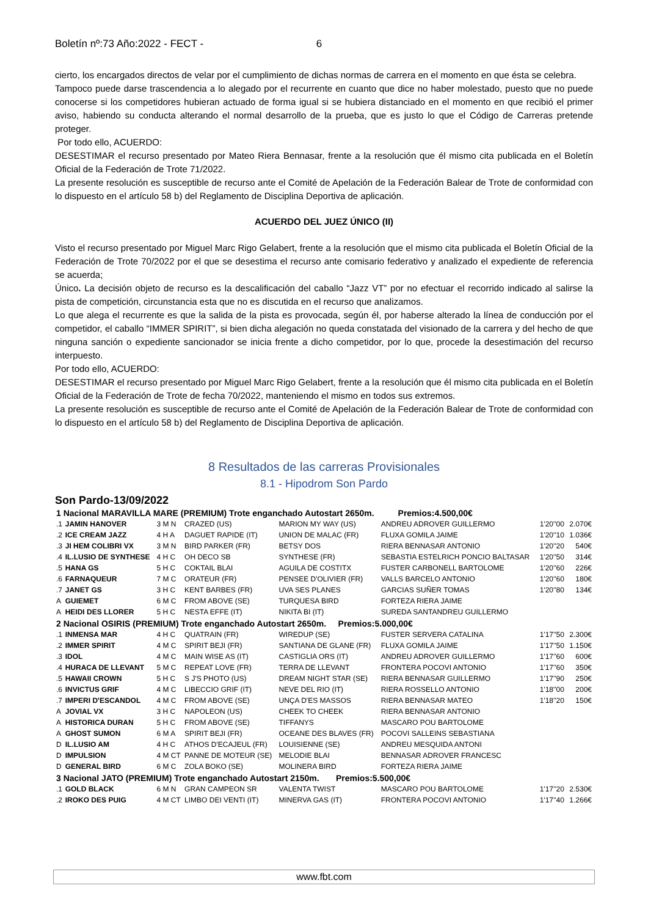Boletín nº:73 Año:2022 - FECT - 6
cierto, los encargados directos de velar por el cumplimiento de dichas normas de carrera en el momento en que ésta se celebra.
Tampoco puede darse trascendencia a lo alegado por el recurrente en cuanto que dice no haber molestado, puesto que no puede conocerse si los competidores hubieran actuado de forma igual si se hubiera distanciado en el momento en que recibió el primer aviso, habiendo su conducta alterando el normal desarrollo de la prueba, que es justo lo que el Código de Carreras pretende proteger.
Por todo ello, ACUERDO:
DESESTIMAR el recurso presentado por Mateo Riera Bennasar, frente a la resolución que él mismo cita publicada en el Boletín Oficial de la Federación de Trote 71/2022.
La presente resolución es susceptible de recurso ante el Comité de Apelación de la Federación Balear de Trote de conformidad con lo dispuesto en el artículo 58 b) del Reglamento de Disciplina Deportiva de aplicación.
ACUERDO DEL JUEZ ÚNICO (II)
Visto el recurso presentado por Miguel Marc Rigo Gelabert, frente a la resolución que el mismo cita publicada el Boletín Oficial de la Federación de Trote 70/2022 por el que se desestima el recurso ante comisario federativo y analizado el expediente de referencia se acuerda;
Único. La decisión objeto de recurso es la descalificación del caballo “Jazz VT” por no efectuar el recorrido indicado al salirse la pista de competición, circunstancia esta que no es discutida en el recurso que analizamos.
Lo que alega el recurrente es que la salida de la pista es provocada, según él, por haberse alterado la línea de conducción por el competidor, el caballo “IMMER SPIRIT”, si bien dicha alegación no queda constatada del visionado de la carrera y del hecho de que ninguna sanción o expediente sancionador se inicia frente a dicho competidor, por lo que, procede la desestimación del recurso interpuesto.
Por todo ello, ACUERDO:
DESESTIMAR el recurso presentado por Miguel Marc Rigo Gelabert, frente a la resolución que él mismo cita publicada en el Boletín Oficial de la Federación de Trote de fecha 70/2022, manteniendo el mismo en todos sus extremos.
La presente resolución es susceptible de recurso ante el Comité de Apelación de la Federación Balear de Trote de conformidad con lo dispuesto en el artículo 58 b) del Reglamento de Disciplina Deportiva de aplicación.
8 Resultados de las carreras Provisionales
8.1 - Hipodrom Son Pardo
Son Pardo-13/09/2022
| 1 Nacional MARAVILLA MARE (PREMIUM) Trote enganchado Autostart 2650m. Premios:4.500,00€ | | | | | | | |
| .1 | JAMIN HANOVER | 3 M N | CRAZED (US) | MARION MY WAY (US) | ANDREU ADROVER GUILLERMO | 1'20''00 | 2.070€ |
| .2 | ICE CREAM JAZZ | 4 H A | DAGUET RAPIDE (IT) | UNION DE MALAC (FR) | FLUXA GOMILA JAIME | 1'20''10 | 1.036€ |
| .3 | JI HEM COLIBRI VX | 3 M N | BIRD PARKER (FR) | BETSY DOS | RIERA BENNASAR ANTONIO | 1'20''20 | 540€ |
| .4 | IL.LUSIO DE SYNTHESE | 4 H C | OH DECO SB | SYNTHESE (FR) | SEBASTIA ESTELRICH PONCIO BALTASAR | 1'20''50 | 314€ |
| .5 | HANA GS | 5 H C | COKTAIL BLAI | AGUILA DE COSTITX | FUSTER CARBONELL BARTOLOME | 1'20''60 | 226€ |
| .6 | FARNAQUEUR | 7 M C | ORATEUR (FR) | PENSEE D'OLIVIER (FR) | VALLS BARCELO ANTONIO | 1'20''60 | 180€ |
| .7 | JANET GS | 3 H C | KENT BARBES (FR) | UVA SES PLANES | GARCIAS SUÑER TOMAS | 1'20''80 | 134€ |
| A | GUIEMET | 6 M C | FROM ABOVE (SE) | TURQUESA BIRD | FORTEZA RIERA JAIME | | |
| A | HEIDI DES LLORER | 5 H C | NESTA EFFE (IT) | NIKITA BI (IT) | SUREDA SANTANDREU GUILLERMO | | |
| 2 Nacional OSIRIS (PREMIUM) Trote enganchado Autostart 2650m. Premios:5.000,00€ | | | | | | | |
| .1 | INMENSA MAR | 4 H C | QUATRAIN (FR) | WIREDUP (SE) | FUSTER SERVERA CATALINA | 1'17''50 | 2.300€ |
| .2 | IMMER SPIRIT | 4 M C | SPIRIT BEJI (FR) | SANTIANA DE GLANE (FR) | FLUXA GOMILA JAIME | 1'17''50 | 1.150€ |
| .3 | IDOL | 4 M C | MAIN WISE AS (IT) | CASTIGLIA ORS (IT) | ANDREU ADROVER GUILLERMO | 1'17''60 | 600€ |
| .4 | HURACA DE LLEVANT | 5 M C | REPEAT LOVE (FR) | TERRA DE LLEVANT | FRONTERA POCOVI ANTONIO | 1'17''60 | 350€ |
| .5 | HAWAII CROWN | 5 H C | S J'S PHOTO (US) | DREAM NIGHT STAR (SE) | RIERA BENNASAR GUILLERMO | 1'17''90 | 250€ |
| .6 | INVICTUS GRIF | 4 M C | LIBECCIO GRIF (IT) | NEVE DEL RIO (IT) | RIERA ROSSELLO ANTONIO | 1'18''00 | 200€ |
| .7 | IMPERI D'ESCANDOL | 4 M C | FROM ABOVE (SE) | UNÇA D'ES MASSOS | RIERA BENNASAR MATEO | 1'18''20 | 150€ |
| A | JOVIAL VX | 3 H C | NAPOLEON (US) | CHEEK TO CHEEK | RIERA BENNASAR ANTONIO | | |
| A | HISTORICA DURAN | 5 H C | FROM ABOVE (SE) | TIFFANYS | MASCARO POU BARTOLOME | | |
| A | GHOST SUMON | 6 M A | SPIRIT BEJI (FR) | OCEANE DES BLAVES (FR) | POCOVI SALLEINS SEBASTIANA | | |
| D | IL.LUSIO AM | 4 H C | ATHOS D'ECAJEUL (FR) | LOUISIENNE (SE) | ANDREU MESQUIDA ANTONI | | |
| D | IMPULSION | 4 M CT | PANNE DE MOTEUR (SE) | MELODIE BLAI | BENNASAR ADROVER FRANCESC | | |
| D | GENERAL BIRD | 6 M C | ZOLA BOKO (SE) | MOLINERA BIRD | FORTEZA RIERA JAIME | | |
| 3 Nacional JATO (PREMIUM) Trote enganchado Autostart 2150m. Premios:5.500,00€ | | | | | | | |
| .1 | GOLD BLACK | 6 M N | GRAN CAMPEON SR | VALENTA TWIST | MASCARO POU BARTOLOME | 1'17''20 | 2.530€ |
| .2 | IROKO DES PUIG | 4 M CT | LIMBO DEI VENTI (IT) | MINERVA GAS (IT) | FRONTERA POCOVI ANTONIO | 1'17''40 | 1.266€ |
www.fbt.com